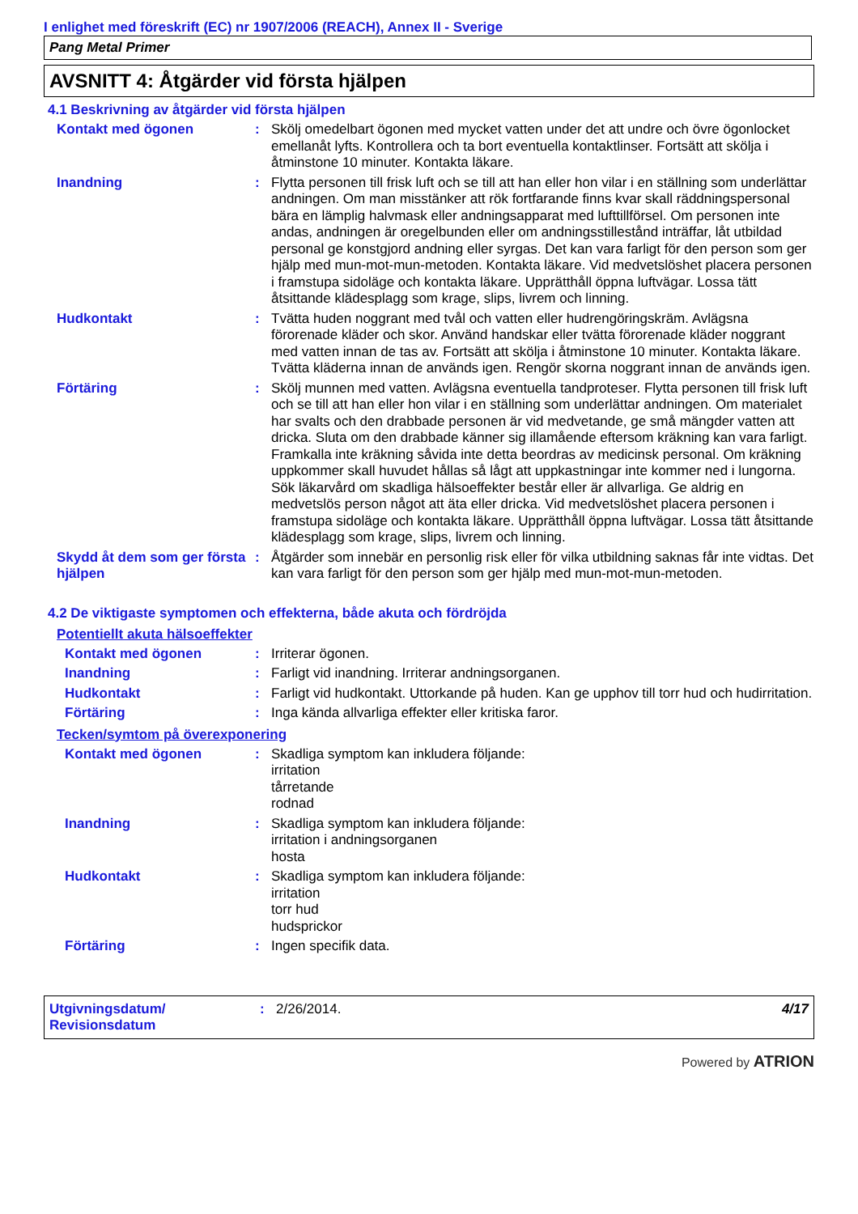I enlighet med föreskrift (EC) nr 1907/2006 (REACH), Annex II - Sverige
Pang Metal Primer
AVSNITT 4: Åtgärder vid första hjälpen
4.1 Beskrivning av åtgärder vid första hjälpen
Kontakt med ögonen : Skölj omedelbart ögonen med mycket vatten under det att undre och övre ögonlocket emellanåt lyfts. Kontrollera och ta bort eventuella kontaktlinser. Fortsätt att skölja i åtminstone 10 minuter. Kontakta läkare.
Inandning : Flytta personen till frisk luft och se till att han eller hon vilar i en ställning som underlättar andningen. Om man misstänker att rök fortfarande finns kvar skall räddningspersonal bära en lämplig halvmask eller andningsapparat med lufttillförsel. Om personen inte andas, andningen är oregelbunden eller om andningsstillestånd inträffar, låt utbildad personal ge konstgjord andning eller syrgas. Det kan vara farligt för den person som ger hjälp med mun-mot-mun-metoden. Kontakta läkare. Vid medvetslöshet placera personen i framstupa sidoläge och kontakta läkare. Upprätthåll öppna luftvägar. Lossa tätt åtsittande klädesplagg som krage, slips, livrem och linning.
Hudkontakt : Tvätta huden noggrant med tvål och vatten eller hudrengöringskräm. Avlägsna förorenade kläder och skor. Använd handskar eller tvätta förorenade kläder noggrant med vatten innan de tas av. Fortsätt att skölja i åtminstone 10 minuter. Kontakta läkare. Tvätta kläderna innan de används igen. Rengör skorna noggrant innan de används igen.
Förtäring : Skölj munnen med vatten. Avlägsna eventuella tandproteser. Flytta personen till frisk luft och se till att han eller hon vilar i en ställning som underlättar andningen. Om materialet har svalts och den drabbade personen är vid medvetande, ge små mängder vatten att dricka. Sluta om den drabbade känner sig illamående eftersom kräkning kan vara farligt. Framkalla inte kräkning såvida inte detta beordras av medicinsk personal. Om kräkning uppkommer skall huvudet hållas så lågt att uppkastningar inte kommer ned i lungorna. Sök läkarvård om skadliga hälsoeffekter består eller är allvarliga. Ge aldrig en medvetslös person något att äta eller dricka. Vid medvetslöshet placera personen i framstupa sidoläge och kontakta läkare. Upprätthåll öppna luftvägar. Lossa tätt åtsittande klädesplagg som krage, slips, livrem och linning.
Skydd åt dem som ger första hjälpen
: Åtgärder som innebär en personlig risk eller för vilka utbildning saknas får inte vidtas. Det kan vara farligt för den person som ger hjälp med mun-mot-mun-metoden.
4.2 De viktigaste symptomen och effekterna, både akuta och fördröjda
Potentiellt akuta hälsoeffekter
Kontakt med ögonen : Irriterar ögonen.
Inandning : Farligt vid inandning. Irriterar andningsorganen.
Hudkontakt : Farligt vid hudkontakt. Uttorkande på huden. Kan ge upphov till torr hud och hudirritation.
Förtäring : Inga kända allvarliga effekter eller kritiska faror.
Tecken/symtom på överexponering
Kontakt med ögonen : Skadliga symptom kan inkludera följande:
irritation
tårretande
rodnad
Inandning : Skadliga symptom kan inkludera följande:
irritation i andningsorganen
hosta
Hudkontakt : Skadliga symptom kan inkludera följande:
irritation
torr hud
hudsprickor
Förtäring : Ingen specifik data.
Utgivningsdatum/
Revisionsdatum
: 2/26/2014. 4/17
Powered by ATRION